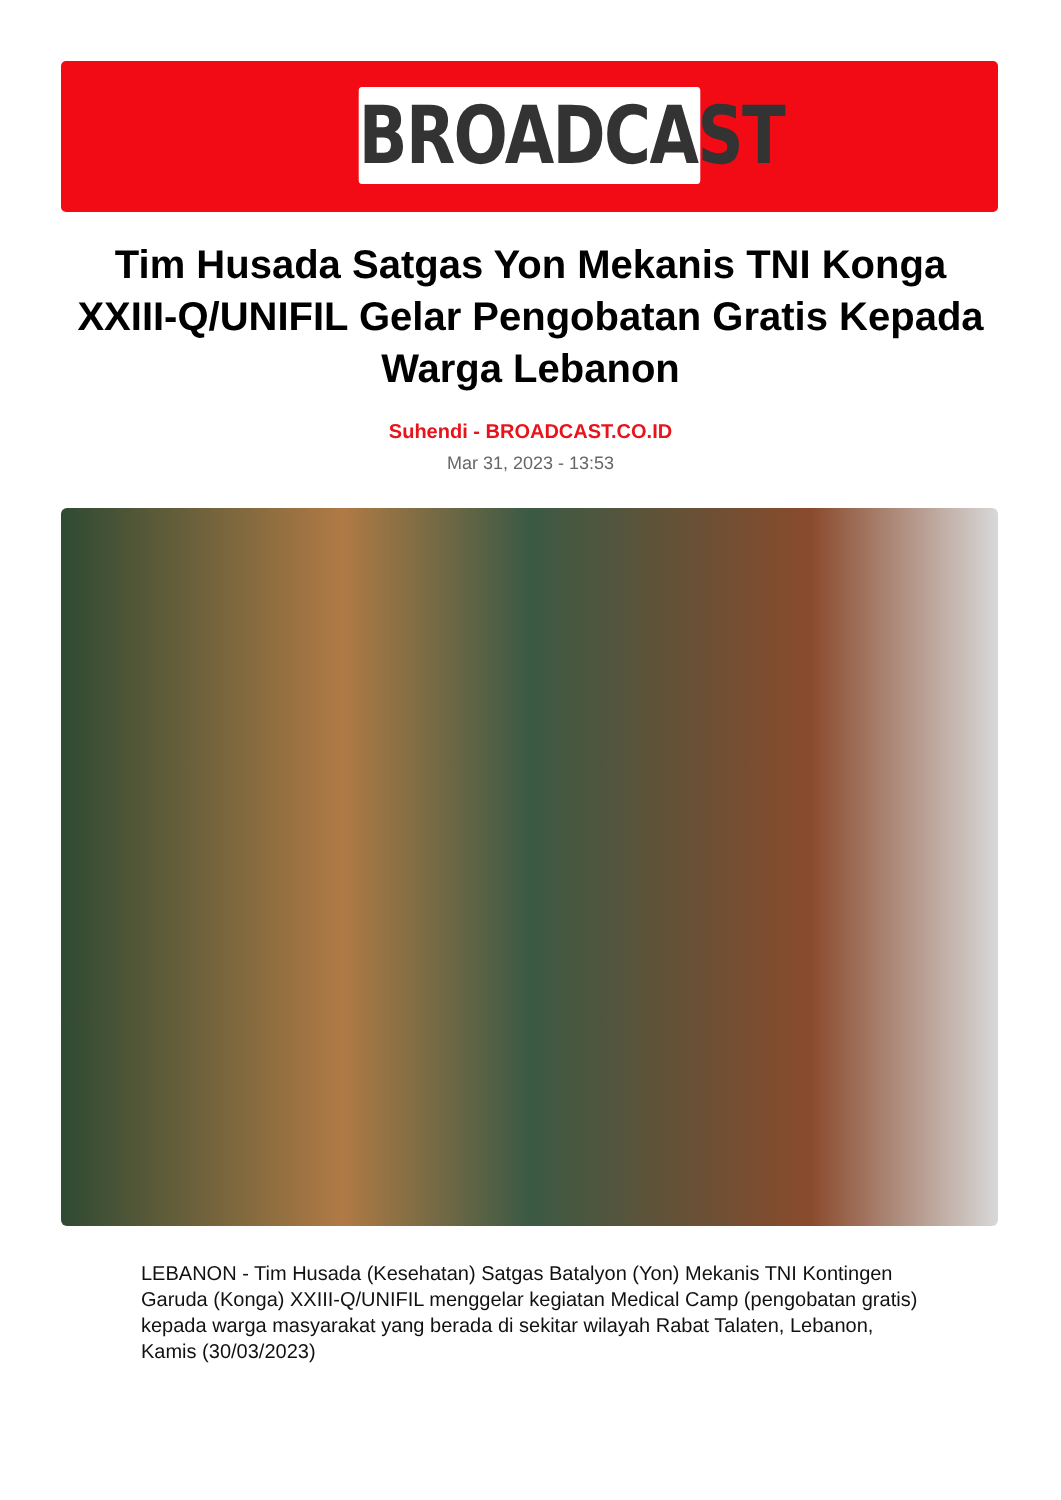BROADCAST
Tim Husada Satgas Yon Mekanis TNI Konga XXIII-Q/UNIFIL Gelar Pengobatan Gratis Kepada Warga Lebanon
Suhendi - BROADCAST.CO.ID
Mar 31, 2023 - 13:53
LEBANON - Tim Husada (Kesehatan) Satgas Batalyon (Yon) Mekanis TNI Kontingen Garuda (Konga) XXIII-Q/UNIFIL menggelar kegiatan Medical Camp (pengobatan gratis) kepada warga masyarakat yang berada di sekitar wilayah Rabat Talaten, Lebanon, Kamis (30/03/2023)